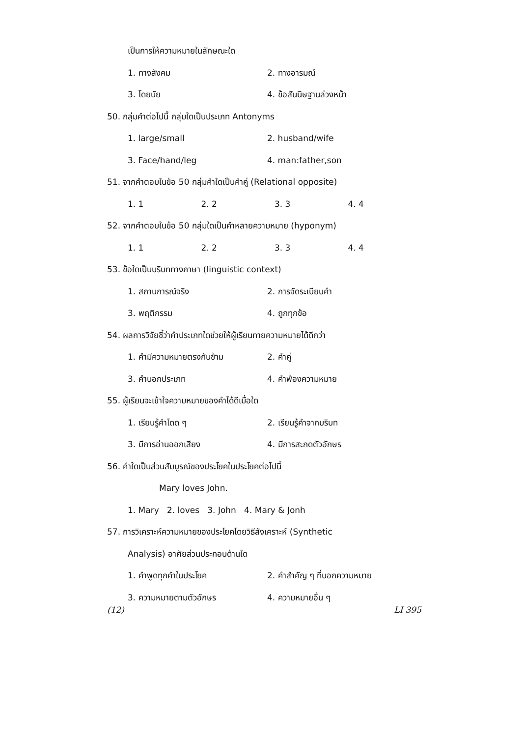เป็นการให้ความหมายในลักษณะใด
1. ทางสังคม 2. ทางอารมณ์
3. โดยนัย 4. ข้อสันนิษฐานล่วงหน้า
50. กลุ่มคำต่อไปนี้ กลุ่มใดเป็นประเภท Antonyms
1. large/small 2. husband/wife
3. Face/hand/leg 4. man:father,son
51. จากคำตอบในข้อ 50 กลุ่มคำใดเป็นคำคู่ (Relational opposite)
1. 1 2. 2 3. 3 4. 4
52. จากคำตอบในข้อ 50 กลุ่มใดเป็นคำหลายความหมาย (hyponym)
1. 1 2. 2 3. 3 4. 4
53. ข้อใดเป็นบริบททางภาษา (linguistic context)
1. สถานการณ์จริง 2. การจัดระเบียบคำ
3. พฤติกรรม 4. ถูกทุกข้อ
54. ผลการวิจัยชี้ว่าคำประเภทใดช่วยให้ผู้เรียนทายความหมายได้ดีกว่า
1. คำมีความหมายตรงกันข้าม 2. คำคู่
3. คำบอกประเภท 4. คำพ้องความหมาย
55. ผู้เรียนจะเข้าใจความหมายของคำได้ดีเมื่อใด
1. เรียนรู้คำโดด ๆ 2. เรียนรู้คำจากบริบท
3. มีการอ่านออกเสียง 4. มีการสะกดตัวอักษร
56. คำใดเป็นส่วนสัมบูรณ์ของประโยคในประโยคต่อไปนี้
Mary loves John.
1. Mary 2. loves 3. John 4. Mary & Jonh
57. การวิเคราะห์ความหมายของประโยคโดยวิธีสังเคราะห์ (Synthetic
Analysis) อาศัยส่วนประกอบด้านใด
1. คำพูดทุกคำในประโยค 2. คำสำคัญ ๆ ที่บอกความหมาย
3. ความหมายตามตัวอักษร 4. ความหมายอื่น ๆ
(12) LI 395